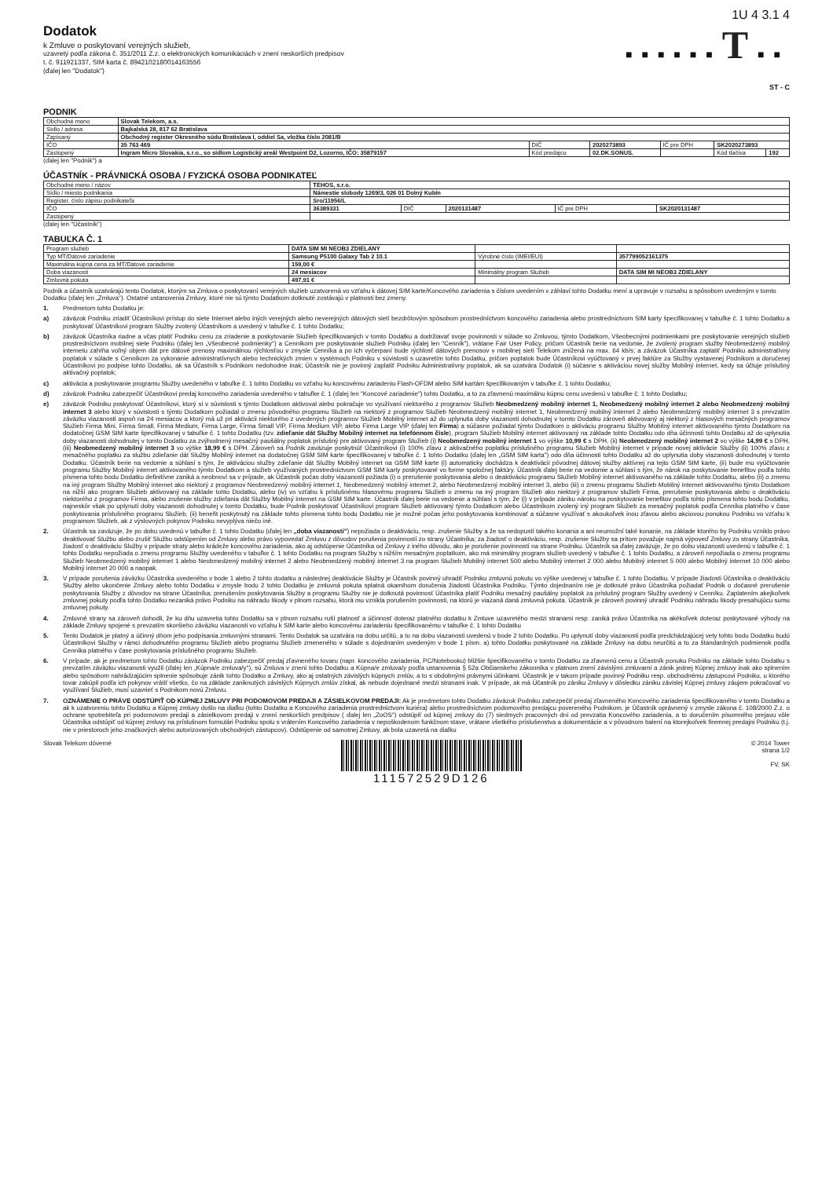1U 4 3.1 4
■■■■■■T■■
ST - C
Dodatok
k Zmluve o poskytovaní verejných služieb,
uzavretý podľa zákona č. 351/2011 Z.z. o elektronických komunikáciách v znení neskorších predpisov
t. č. 911921337, SIM karta č. 8942102180014163556
(ďalej len "Dodatok")
PODNIK
| Obchodné meno | Slovak Telekom, a.s. | | | | | |
| Sídlo / adresa | Bajkalská 28, 817 62 Bratislava | | | | | |
| Zapísaný | Obchodný register Okresného súdu Bratislava I, oddiel Sa, vložka číslo 2081/B | | | | | |
| IČO | 35 763 469 | DIČ | 2020273893 | IČ pre DPH | SK2020273893 | |
| Zastúpený | Ingram Micro Slovakia, s.r.o., so sídlom Logistický areál Westpoint D2, Lozorno, IČO: 35879157 | Kód predajcu | 02.DK.SONUS. | | Kód tlačiva | 192 |
(ďalej len "Podnik") a
ÚČASTNÍK - PRÁVNICKÁ OSOBA / FYZICKÁ OSOBA PODNIKATEĽ
| Obchodné meno / názov | TEHOS, s.r.o. | | | | |
| Sídlo / miesto podnikania | Námestie slobody 1269/3, 026 01 Dolný Kubín | | | | |
| Register, číslo zápisu podnikateľa | Sro/11956/L | | | | |
| IČO | 36389331 | DIČ | 2020131487 | IČ pre DPH | SK2020131487 |
| Zastúpený | | | | | |
(ďalej len "Účastník")
TABUĽKA Č. 1
| Program služieb | DATA SIM MI NEOB3 ZDIELANY | | |
| Typ MT/Dátové zariadenie | Samsung P5100 Galaxy Tab 2 10.1 | Výrobné číslo (IMEI/EUI) | 357799052161375 |
| Maximálna kúpna cena za MT/Dátové zariadenie | 159,00 € | | |
| Doba viazanosti | 24 mesiacov | Minimálny program Služieb | DATA SIM MI NEOB3 ZDIELANY |
| Zmluvná pokuta | 497,91 € | | |
Podnik a účastník uzatvárajú tento Dodatok, ktorým sa Zmluva o poskytovaní verejných služieb uzatvorená vo vzťahu k dátovej SIM karte/Koncového zariadenia s číslom uvedením v záhlaví tohto Dodatku mení a upravuje v rozsahu a spôsobom uvedeným v tomto Dodatku (ďalej len „Zmluva"). Ostatné ustanovenia Zmluvy, ktoré nie sú týmto Dodatkom dotknuté zostávajú v platnosti bez zmeny.
1. Predmetom tohto Dodatku je:
a) záväzok Podniku zriadiť Účastníkovi prístup do siete Internet alebo iných verejných alebo neverejných dátových sietí bezdrôtovým spôsobom prostredníctvom koncového zariadenia alebo prostredníctvom SIM karty špecifikovanej v tabuľke č. 1 tohto Dodatku a poskytovať Účastníkovi program Služby zvolený Účastníkom a uvedený v tabuľke č. 1 tohto Dodatku;
b) záväzok Účastníka riadne a včas platiť Podniku cenu za zriadenie a poskytovanie Služieb špecifikovaných v tomto Dodatku a dodržiavať svoje povinnosti v súlade so Zmluvou, týmto Dodatkom, Všeobecnými podmienkami pre poskytovanie verejných služieb prostredníctvom mobilnej siete Podniku (ďalej len „Všeobecné podmienky") a Cenníkom pre poskytovanie služieb Podniku (ďalej len "Cenník"), vrátane Fair User Policy, pričom Účastník berie na vedomie, že zvolený program služby Neobmedzený mobilný internetu zahŕňa voľný objem dát pre dátové prenosy maximálnou rýchlosťou v zmysle Cenníka a po ich vyčerpaní bude rýchlosť dátových prenosov v mobilnej sieti Telekom znížená na max. 64 kb/s; a záväzok Účastníka zaplatiť Podniku administratívny poplatok v súlade s Cenníkom za vykonanie administratívnych alebo technických zmien v systémoch Podniku v súvislosti s uzavretím tohto Dodatku, pričom poplatok bude Účastníkovi vyúčtovaný v prvej faktúre za Služby vystavenej Podnikom a doručenej Účastníkovi po podpise tohto Dodatku, ak sa Účastník s Podnikom nedohodne inak; Účastník nie je povinný zaplatiť Podniku Administratívny poplatok, ak sa uzatvára Dodatok (i) súčasne s aktiváciou novej služby Mobilný internet, kedy sa účtuje príslušný aktivačný poplatok;
c) aktivácia a poskytovanie programu Služby uvedeného v tabuľke č. 1 tohto Dodatku vo vzťahu ku koncovému zariadeniu Flash-OFDM alebo SIM kartám špecifikovaným v tabuľke č. 1 tohto Dodatku;
d) záväzok Podniku zabezpečiť Účastníkovi predaj koncového zariadenia uvedeného v tabuľke č. 1 (ďalej len "Koncové zariadenie") tohto Dodatku, a to za zľavnenú maximálnu kúpnu cenu uvedenú v tabuľke č. 1 tohto Dodatku;
e) záväzok Podniku poskytovať Účastníkovi, ktorý si v súvislosti s týmto Dodatkom aktivoval alebo pokračuje vo využívaní niektorého z programov Služieb Neobmedzený mobilný internet 1, Neobmedzený mobilný internet 2 alebo Neobmedzený mobilný internet 3 alebo ktorý v súvislosti s týmto Dodatkom požiadal o zmenu pôvodného programu Služieb na niektorý z programov Služieb Neobmedzený mobilný internet 1, Neobmedzený mobilný internet 2 alebo Neobmedzený mobilný internet 3 s prevzatím záväzku viazanosti aspoň na 24 mesiacov a ktorý má už pri aktivácii niektorého z uvedených programov Služieb Mobilný internet až do uplynutia doby viazanosti dohodnutej v tomto Dodatku zároveň aktivovaný aj niektorý z hlasových mesačných programov Služieb Firma Mini, Firma Small, Firma Medium, Firma Large, Firma Small VIP, Firma Medium VIP, alebo Firma Large VIP (ďalej len Firma) a súčasne požiadal týmto Dodatkom o aktiváciu programu Služby Mobilný internet aktivovaného týmto Dodatkom na dodatočnej GSM SIM karte špecifikovanej v tabuľke č. 1 tohto Dodatku (tzv. zdieľanie dát Služby Mobilný internet na telefónnom čísle), program Služieb Mobilný internet aktivovaný na základe tohto Dodatku odo dňa účinnosti tohto Dodatku až do uplynutia doby viazanosti dohodnutej v tomto Dodatku za zvýhodnený mesačný paušálny poplatok príslušný pre aktivovaný program Služieb (i) Neobmedzený mobilný internet 1 vo výške 10,99 € s DPH, (ii) Neobmedzený mobilný internet 2 vo výške 14,99 € s DPH, (iii) Neobmedzený mobilný internet 3 vo výške 18,99 € s DPH. Zároveň sa Podnik zaväzuje poskytnúť Účastníkovi (i) 100% zľavu z aktivačného poplatku príslušného programu Služieb Mobilný internet v prípade novej aktivácie Služby (ii) 100% zľavu z mesačného poplatku za službu zdieľanie dát Služby Mobilný internet na dodatočnej GSM SIM karte špecifikovanej v tabuľke č. 1 tohto Dodatku (ďalej len „GSM SIM karta") odo dňa účinnosti tohto Dodatku až do uplynutia doby viazanosti dohodnutej v tomto Dodatku. Účastník berie na vedomie a súhlasí s tým, že aktiváciou služby zdieľanie dát Služby Mobilný internet na GSM SIM karte (i) automaticky dochádza k deaktivácii pôvodnej dátovej služby aktívnej na tejto GSM SIM karte, (ii) bude mu vyúčtovanie programu Služby Mobilný internet aktivovaného týmto Dodatkom a služieb využívaných prostredníctvom GSM SIM karty poskytované vo forme spoločnej faktúry. Účastník ďalej berie na vedomie a súhlasí s tým, že nárok na poskytovanie benefitov podľa tohto písmena tohto bodu Dodatku definitívne zaniká a neobnoví sa v prípade, ak Účastník počas doby viazanosti požiada (i) o prerušenie poskytovania alebo o deaktiváciu programu Služieb Mobilný internet aktivovaného na základe tohto Dodatku, alebo (ii) o zmenu na iný program Služby Mobilný internet ako niektorý z programov Neobmedzený mobilný internet 1, Neobmedzený mobilný internet 2, alebo Neobmedzený mobilný internet 3, alebo (iii) o zmenu programu Služieb Mobilný internet aktivovaného týmto Dodatkom na nižší ako program Služieb aktivovaný na základe tohto Dodatku, alebo (iv) vo vzťahu k príslušnému hlasovému programu Služieb o zmenu na iný program Služieb ako niektorý z programov služieb Firma, prerušenie poskytovania alebo o deaktiváciu niektorého z programov Firma, alebo zrušenie služby zdieľania dát Služby Mobilný internet na GSM SIM karte. Účastník ďalej berie na vedomie a súhlasí s tým, že (i) v prípade zániku nároku na poskytovanie benefitov podľa tohto písmena tohto bodu Dodatku, najneskôr však po uplynutí doby viazanosti dohodnutej v tomto Dodatku, bude Podnik poskytovať Účastníkovi program Služieb aktivovaný týmto Dodatkom alebo Účastníkom zvolený iný program Služieb za mesačný poplatok podľa Cenníka platného v čase poskytovania príslušného programu Služieb, (ii) benefit poskytnutý na základe tohto písmena tohto bodu Dodatku nie je možné počas jeho poskytovania kombinovať a súčasne využívať s akoukoľvek inou zľavou alebo akciovou ponukou Podniku vo vzťahu k programom Služieb, ak z výslovných pokynov Podniku nevyplýva niečo iné.
2. Účastník sa zaväzuje, že po dobu uvedenú v tabuľke č. 1 tohto Dodatku (ďalej len „doba viazanosti") nepožiada o deaktiváciu, resp. zrušenie Služby a že sa nedopustí takého konania a ani neumožní také konanie, na základe ktorého by Podniku vzniklo právo deaktivovať Službu alebo zrušiť Službu odstúpením od Zmluvy alebo právo vypovedať Zmluvu z dôvodov porušenia povinností zo strany Účastníka; za žiadosť o deaktiváciu, resp. zrušenie Služby sa pritom považuje najmä výpoveď Zmluvy zo strany Účastníka, žiadosť o deaktiváciu Služby v prípade straty alebo krádeže koncového zariadenia, ako aj odstúpenie Účastníka od Zmluvy z iného dôvodu, ako je porušenie povinností na strane Podniku. Účastník sa ďalej zaväzuje, že po dobu viazanosti uvedenú v tabuľke č. 1 tohto Dodatku nepožiada o zmenu programu Služby uvedeného v tabuľke č. 1 tohto Dodatku na program Služby s nižším mesačným poplatkom, ako má minimálny program služieb uvedený v tabuľke č. 1 tohto Dodatku, a zároveň nepožiada o zmenu programu Služieb Neobmedzený mobilný internet 1 alebo Neobmedzený mobilný internet 2 alebo Neobmedzený mobilný internet 3 na program Služieb Mobilný internet 500 alebo Mobilný internet 2 000 alebo Mobilný internet 5 000 alebo Mobilný internet 10 000 alebo Mobilný internet 20 000 a naopak.
3. V prípade porušenia záväzku Účastníka uvedeného v bode 1 alebo 2 tohto dodatku a následnej deaktivácie Služby je Účastník povinný uhradiť Podniku zmluvnú pokutu vo výške uvedenej v tabuľke č. 1 tohto Dodatku. V prípade žiadosti Účastníka o deaktiváciu Služby alebo ukončenie Zmluvy alebo tohto Dodatku v zmysle bodu 2 tohto Dodatku je zmluvná pokuta splatná okamihom doručenia žiadosti Účastníka Podniku. Týmto dojednaním nie je dotknuté právo Účastníka požiadať Podnik o dočasné prerušenie poskytovania Služby z dôvodov na strane Účastníka; prerušením poskytovania Služby a programu Služby nie je dotknutá povinnosť Účastníka platiť Podniku mesačný paušálny poplatok za príslušný program Služby uvedený v Cenníku. Zaplatením akejkoľvek zmluvnej pokuty podľa tohto Dodatku nezaniká právo Podniku na náhradu škody v plnom rozsahu, ktorá mu vznikla porušením povinnosti, na ktorú je viazaná daná zmluvná pokuta. Účastník je zároveň povinný uhradiť Podniku náhradu škody presahujúcu sumu zmluvnej pokuty.
4. Zmluvné strany sa zároveň dohodli, že ku dňu uzavretia tohto Dodatku sa v plnom rozsahu ruší platnosť a účinnosť doteraz platného dodatku k Zmluve uzavretého medzi stranami resp. zaniká právo Účastníka na akékoľvek doteraz poskytované výhody na základe Zmluvy spojené s prevzatím skoršieho záväzku viazanosti vo vzťahu k SIM karte alebo koncovému zariadeniu špecifikovanému v tabuľke č. 1 tohto Dodatku
5. Tento Dodatok je platný a účinný dňom jeho podpísania zmluvnými stranami. Tento Dodatok sa uzatvára na dobu určitú, a to na dobu viazanosti uvedenú v bode 2 tohto Dodatku. Po uplynutí doby viazanosti podľa predchádzajúcej vety tohto bodu Dodatku budú Účastníkovi Služby v rámci dohodnutého programu Služieb alebo programu Služieb zmeneného v súlade s dojednaním uvedeným v bode 1 písm. a) tohto Dodatku poskytované na základe Zmluvy na dobu neurčitú a to za štandardných podmienok podľa Cenníka platného v čase poskytovania príslušného programu Služieb.
6. V prípade, ak je predmetom tohto Dodatku záväzok Podniku zabezpečiť predaj zľavneného tovaru (napr. koncového zariadenia, PC/Notebooku) bližšie špecifikovaného v tomto Dodatku za zľavnenú cenu a Účastník ponuku Podniku na základe tohto Dodatku s prevzatím záväzku viazanosti využil (ďalej len „Kúpna/e zmluva/y"), sú Zmluva v znení tohto Dodatku a Kúpna/e zmluva/y podľa ustanovenia § 52a Občianskeho zákonníka v platnom znení závislými zmluvami a zánik jednej Kúpnej zmluvy inak ako splnením alebo spôsobom nahrádzajúcim splnenie spôsobuje zánik tohto Dodatku a Zmluvy, ako aj ostatných závislých kúpnych zmlúv, a to s obdobnými právnymi účinkami. Účastník je v takom prípade povinný Podniku resp. obchodnému zástupcovi Podniku, u ktorého tovar zakúpil podľa ich pokynov vrátiť všetko, čo na základe zaniknutých závislých Kúpnych zmlúv získal, ak nebude dojednané medzi stranami inak. V prípade, ak má Účastník po zániku Zmluvy v dôsledku zániku závislej Kúpnej zmluvy záujem pokračovať vo využívaní Služieb, musí uzavrieť s Podnikom novú Zmluvu.
7. OZNÁMENIE O PRÁVE ODSTÚPIŤ OD KÚPNEJ ZMLUVY PRI PODOMOVOM PREDAJI A ZÁSIELKOVOM PREDAJI: Ak je predmetom tohto Dodatku záväzok Podniku zabezpečiť predaj zľavneného Koncového zariadenia špecifikovaného v tomto Dodatku a ak k uzatvoreniu tohto Dodatku a Kúpnej zmluvy došlo na diaľku (tohto Dodatku a Koncového zariadenia prostredníctvom kuriéra) alebo prostredníctvom podomového predajcu povereného Podnikom, je Účastník oprávnený v zmysle zákona č. 108/2000 Z.z. o ochrane spotrebiteľa pri podomovom predaji a zásielkovom predaji v znení neskorších predpisov ( ďalej len „ZoOS") odstúpiť od kúpnej zmluvy do (7) siedmych pracovných dní od prevzatia Koncového zariadenia, a to doručením písomného prejavu vôle Účastníka odstúpiť od kúpnej zmluvy na príslušnom formulári Podniku spolu s vrátením Koncového zariadenia v nepoškodenom funkčnom stave, vrátane všetkého príslušenstva a dokumentácie a v pôvodnom balení na ktorejkoľvek firemnej predajni Podniku (t.j. nie v priestoroch jeho značkových alebo autorizovaných obchodných zástupcov). Odstúpenie od samotnej Zmluvy, ak bola uzavretá na diaľku
Slovak Telekom dôverné
111572529D126
© 2014 Tower
strana 1/2
FV, SK